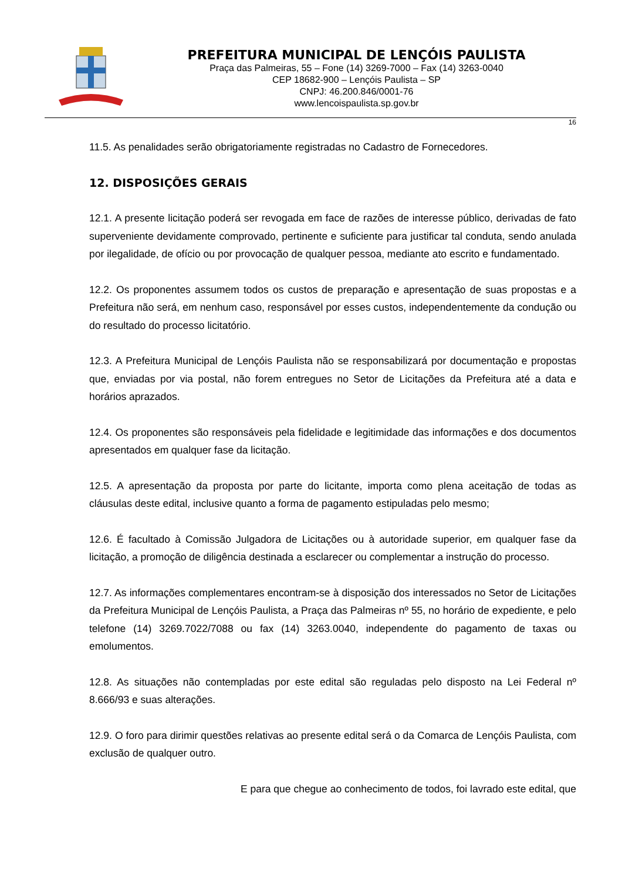PREFEITURA MUNICIPAL DE LENÇÓIS PAULISTA
Praça das Palmeiras, 55 – Fone (14) 3269-7000 – Fax (14) 3263-0040
CEP 18682-900 – Lençóis Paulista – SP
CNPJ: 46.200.846/0001-76
www.lencoispaulista.sp.gov.br
16
11.5. As penalidades serão obrigatoriamente registradas no Cadastro de Fornecedores.
12. DISPOSIÇÕES GERAIS
12.1. A presente licitação poderá ser revogada em face de razões de interesse público, derivadas de fato superveniente devidamente comprovado, pertinente e suficiente para justificar tal conduta, sendo anulada por ilegalidade, de ofício ou por provocação de qualquer pessoa, mediante ato escrito e fundamentado.
12.2. Os proponentes assumem todos os custos de preparação e apresentação de suas propostas e a Prefeitura não será, em nenhum caso, responsável por esses custos, independentemente da condução ou do resultado do processo licitatório.
12.3. A Prefeitura Municipal de Lençóis Paulista não se responsabilizará por documentação e propostas que, enviadas por via postal, não forem entregues no Setor de Licitações da Prefeitura até a data e horários aprazados.
12.4. Os proponentes são responsáveis pela fidelidade e legitimidade das informações e dos documentos apresentados em qualquer fase da licitação.
12.5. A apresentação da proposta por parte do licitante, importa como plena aceitação de todas as cláusulas deste edital, inclusive quanto a forma de pagamento estipuladas pelo mesmo;
12.6. É facultado à Comissão Julgadora de Licitações ou à autoridade superior, em qualquer fase da licitação, a promoção de diligência destinada a esclarecer ou complementar a instrução do processo.
12.7. As informações complementares encontram-se à disposição dos interessados no Setor de Licitações da Prefeitura Municipal de Lençóis Paulista, a Praça das Palmeiras nº 55, no horário de expediente, e pelo telefone (14) 3269.7022/7088 ou fax (14) 3263.0040, independente do pagamento de taxas ou emolumentos.
12.8. As situações não contempladas por este edital são reguladas pelo disposto na Lei Federal nº 8.666/93 e suas alterações.
12.9. O foro para dirimir questões relativas ao presente edital será o da Comarca de Lençóis Paulista, com exclusão de qualquer outro.
E para que chegue ao conhecimento de todos, foi lavrado este edital, que